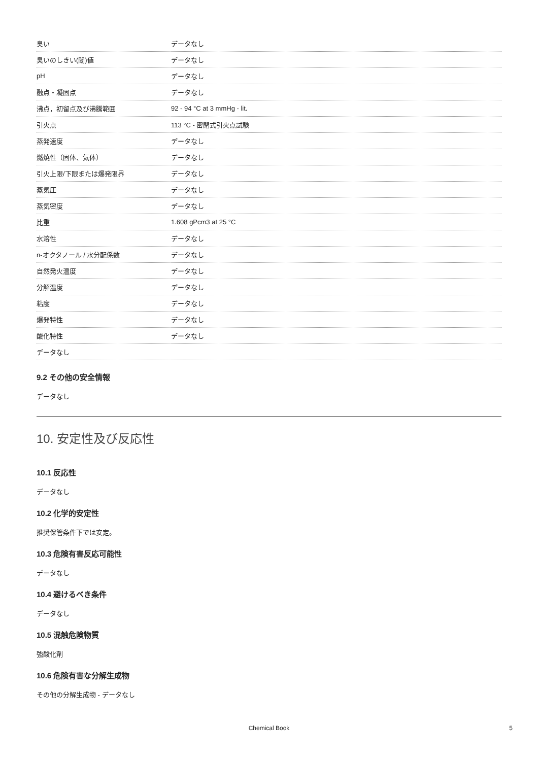| 臭い | データなし |
| 臭いのしきい(閾)値 | データなし |
| pH | データなし |
| 融点・凝固点 | データなし |
| 沸点，初留点及び沸騰範囲 | 92 - 94 °C at 3 mmHg - lit. |
| 引火点 | 113 °C - 密閉式引火点試験 |
| 蒸発速度 | データなし |
| 燃焼性（固体、気体） | データなし |
| 引火上限/下限または爆発限界 | データなし |
| 蒸気圧 | データなし |
| 蒸気密度 | データなし |
| 比重 | 1.608 gPcm3 at 25 °C |
| 水溶性 | データなし |
| n-オクタノール / 水分配係数 | データなし |
| 自然発火温度 | データなし |
| 分解温度 | データなし |
| 粘度 | データなし |
| 爆発特性 | データなし |
| 酸化特性 | データなし |
| データなし | |
9.2 その他の安全情報
データなし
10. 安定性及び反応性
10.1 反応性
データなし
10.2 化学的安定性
推奨保管条件下では安定。
10.3 危険有害反応可能性
データなし
10.4 避けるべき条件
データなし
10.5 混触危険物質
強酸化剤
10.6 危険有害な分解生成物
その他の分解生成物 - データなし
Chemical Book 5